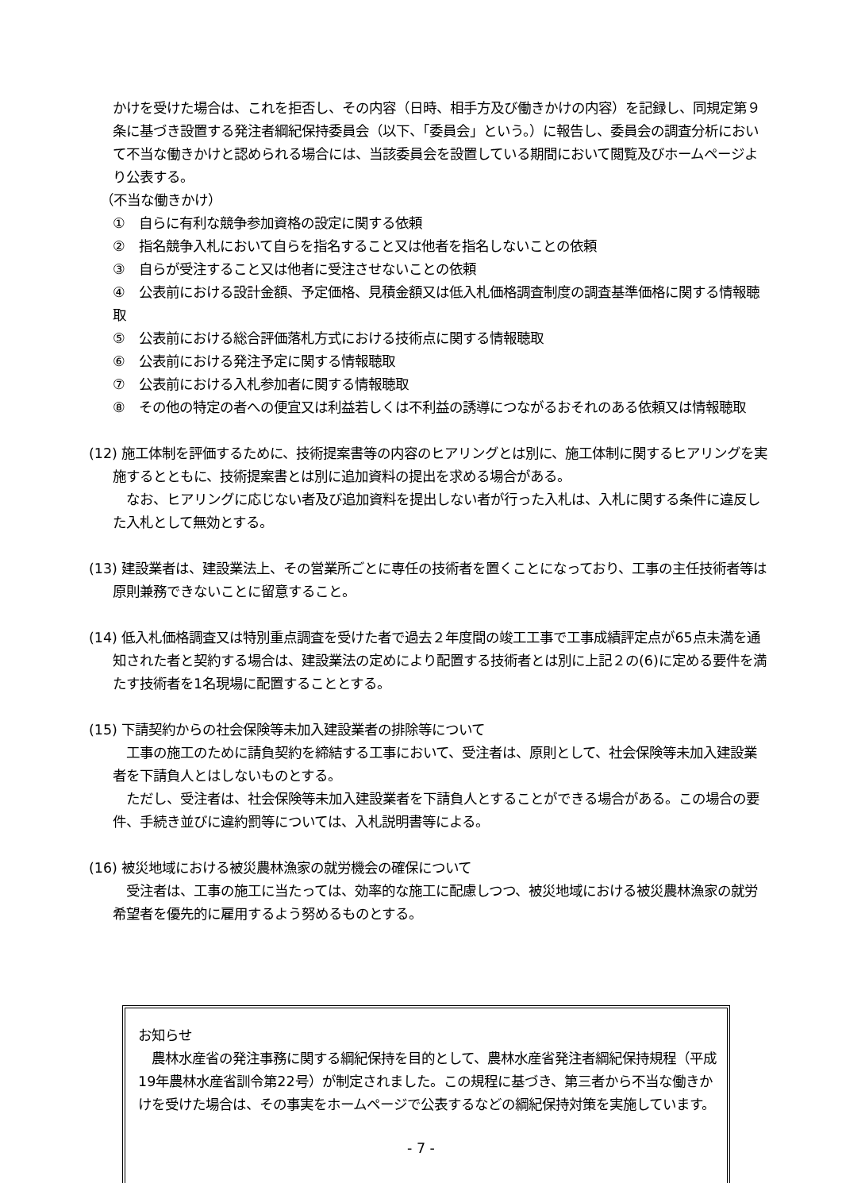かけを受けた場合は、これを拒否し、その内容（日時、相手方及び働きかけの内容）を記録し、同規定第９条に基づき設置する発注者綱紀保持委員会（以下、「委員会」という。）に報告し、委員会の調査分析において不当な働きかけと認められる場合には、当該委員会を設置している期間において閲覧及びホームページより公表する。
（不当な働きかけ）
①　自らに有利な競争参加資格の設定に関する依頼
②　指名競争入札において自らを指名すること又は他者を指名しないことの依頼
③　自らが受注すること又は他者に受注させないことの依頼
④　公表前における設計金額、予定価格、見積金額又は低入札価格調査制度の調査基準価格に関する情報聴取
⑤　公表前における総合評価落札方式における技術点に関する情報聴取
⑥　公表前における発注予定に関する情報聴取
⑦　公表前における入札参加者に関する情報聴取
⑧　その他の特定の者への便宜又は利益若しくは不利益の誘導につながるおそれのある依頼又は情報聴取
(12) 施工体制を評価するために、技術提案書等の内容のヒアリングとは別に、施工体制に関するヒアリングを実施するとともに、技術提案書とは別に追加資料の提出を求める場合がある。
　なお、ヒアリングに応じない者及び追加資料を提出しない者が行った入札は、入札に関する条件に違反した入札として無効とする。
(13) 建設業者は、建設業法上、その営業所ごとに専任の技術者を置くことになっており、工事の主任技術者等は原則兼務できないことに留意すること。
(14) 低入札価格調査又は特別重点調査を受けた者で過去２年度間の竣工工事で工事成績評定点が65点未満を通知された者と契約する場合は、建設業法の定めにより配置する技術者とは別に上記２の(6)に定める要件を満たす技術者を1名現場に配置することとする。
(15) 下請契約からの社会保険等未加入建設業者の排除等について
　工事の施工のために請負契約を締結する工事において、受注者は、原則として、社会保険等未加入建設業者を下請負人とはしないものとする。
　ただし、受注者は、社会保険等未加入建設業者を下請負人とすることができる場合がある。この場合の要件、手続き並びに違約罰等については、入札説明書等による。
(16) 被災地域における被災農林漁家の就労機会の確保について
　受注者は、工事の施工に当たっては、効率的な施工に配慮しつつ、被災地域における被災農林漁家の就労希望者を優先的に雇用するよう努めるものとする。
お知らせ
　農林水産省の発注事務に関する綱紀保持を目的として、農林水産省発注者綱紀保持規程（平成19年農林水産省訓令第22号）が制定されました。この規程に基づき、第三者から不当な働きかけを受けた場合は、その事実をホームページで公表するなどの綱紀保持対策を実施しています。
- 7 -